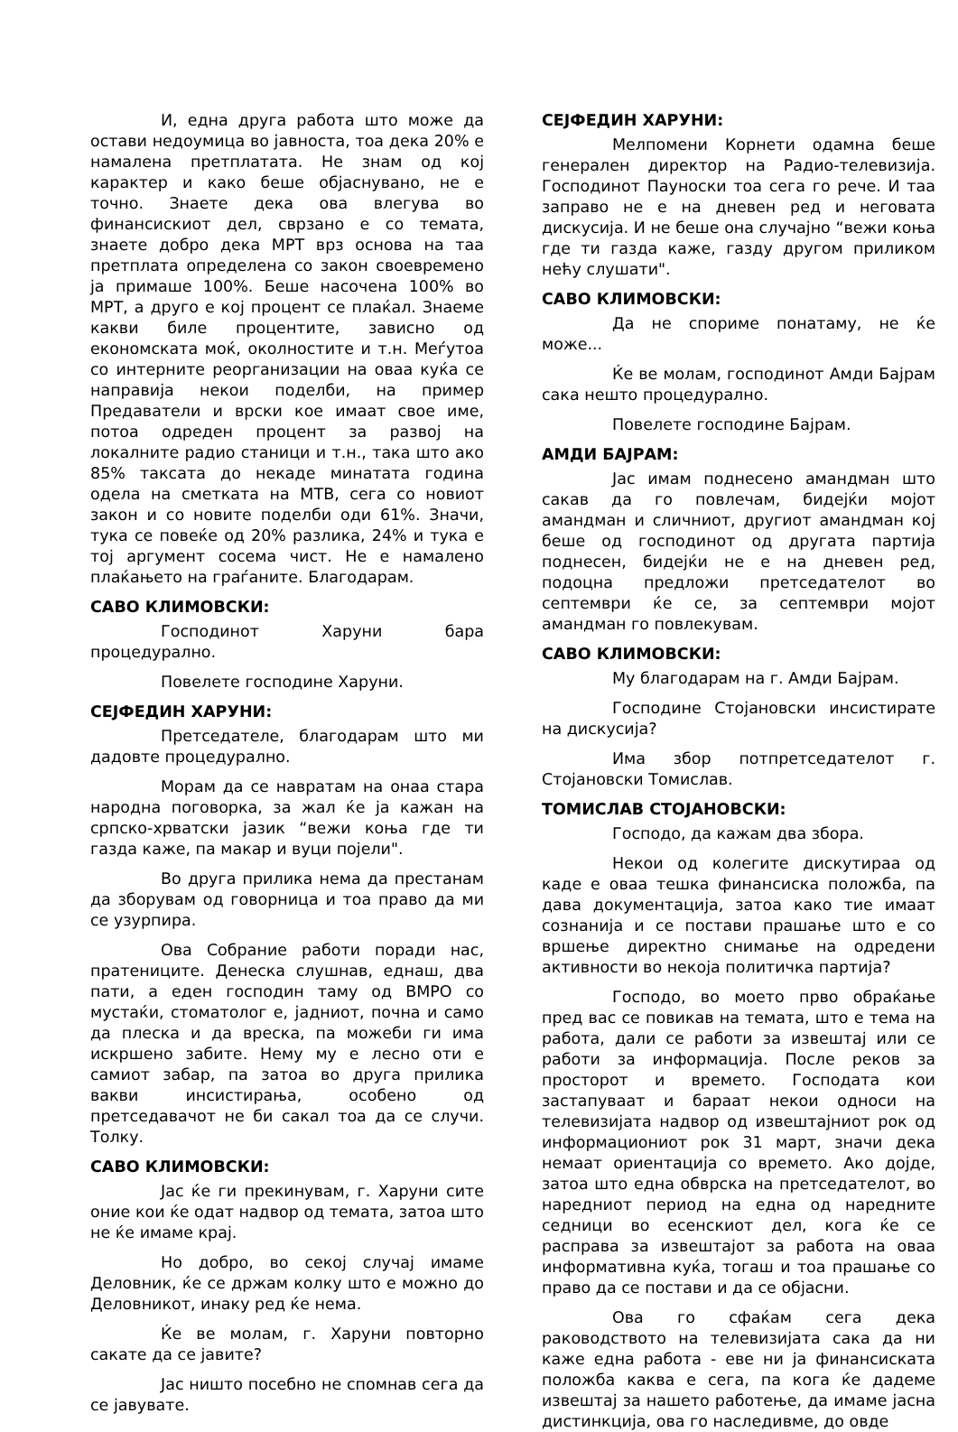И, една друга работа што може да остави недоумица во јавноста, тоа дека 20% е намалена претплатата. Не знам од кој карактер и како беше објаснувано, не е точно. Знаете дека ова влегува во финансискиот дел, сврзано е со темата, знаете добро дека МРТ врз основа на таа претплата определена со закон своевремено ја примаше 100%. Беше насочена 100% во МРТ, а друго е кој процент се плаќал. Знаеме какви биле процентите, зависно од економската моќ, околностите и т.н. Меѓутоа со интерните реорганизации на оваа куќа се направија некои поделби, на пример Предаватели и врски кое имаат свое име, потоа одреден процент за развој на локалните радио станици и т.н., така што ако 85% таксата до некаде минатата година одела на сметката на МТВ, сега со новиот закон и со новите поделби оди 61%. Значи, тука се повеќе од 20% разлика, 24% и тука е тој аргумент сосема чист. Не е намалено плаќањето на граѓаните. Благодарам.
САВО КЛИМОВСКИ:
Господинот Харуни бара процедурално.
Повелете господине Харуни.
СЕЈФЕДИН ХАРУНИ:
Претседателе, благодарам што ми дадовте процедурално.
Морам да се навратам на онаа стара народна поговорка, за жал ќе ја кажан на српско-хрватски јазик “вежи коња где ти газда каже, па макар и вуци појели".
Во друга прилика нема да престанам да зборувам од говорница и тоа право да ми се узурпира.
Ова Собрание работи поради нас, пратениците. Денеска слушнав, еднаш, два пати, а еден господин таму од ВМРО со мустаќи, стоматолог е, јадниот, почна и само да плеска и да вреска, па можеби ги има искршено забите. Нему му е лесно оти е самиот забар, па затоа во друга прилика вакви инсистирања, особено од претседавачот не би сакал тоа да се случи. Толку.
САВО КЛИМОВСКИ:
Јас ќе ги прекинувам, г. Харуни сите оние кои ќе одат надвор од темата, затоа што не ќе имаме крај.
Но добро, во секој случај имаме Деловник, ќе се држам колку што е можно до Деловникот, инаку ред ќе нема.
Ќе ве молам, г. Харуни повторно сакате да се јавите?
Јас ништо посебно не спомнав сега да се јавувате.
СЕЈФЕДИН ХАРУНИ:
Мелпомени Корнети одамна беше генерален директор на Радио-телевизија. Господинот Пауноски тоа сега го рече. И таа заправо не е на дневен ред и неговата дискусија. И не беше она случајно “вежи коња где ти газда каже, газду другом приликом нећу слушати".
САВО КЛИМОВСКИ:
Да не спориме понатаму, не ќе може...
Ќе ве молам, господинот Амди Бајрам сака нешто процедурално.
Повелете господине Бајрам.
АМДИ БАЈРАМ:
Јас имам поднесено амандман што сакав да го повлечам, бидејќи мојот амандман и сличниот, другиот амандман кој беше од господинот од другата партија поднесен, бидејќи не е на дневен ред, подоцна предложи претседателот во септември ќе се, за септември мојот амандман го повлекувам.
САВО КЛИМОВСКИ:
Му благодарам на г. Амди Бајрам.
Господине Стојановски инсистирате на дискусија?
Има збор потпретседателот г. Стојановски Томислав.
ТОМИСЛАВ СТОЈАНОВСКИ:
Господо, да кажам два збора.
Некои од колегите дискутираа од каде е оваа тешка финансиска положба, па дава документација, затоа како тие имаат сознанија и се постави прашање што е со вршење директно снимање на одредени активности во некоја политичка партија?
Господо, во моето прво обраќање пред вас се повикав на темата, што е тема на работа, дали се работи за извештај или се работи за информација. После реков за просторот и времето. Господата кои застапуваат и бараат некои односи на телевизијата надвор од извештајниот рок од информациониот рок 31 март, значи дека немаат ориентација со времето. Ако дојде, затоа што една обврска на претседателот, во наредниот период на една од наредните седници во есенскиот дел, кога ќе се расправа за извештајот за работа на оваа информативна куќа, тогаш и тоа прашање со право да се постави и да се објасни.
Ова го сфаќам сега дека раководството на телевизијата сака да ни каже една работа - еве ни ја финансиската положба каква е сега, па кога ќе дадеме извештај за нашето работење, да имаме јасна дистинкција, ова го наследивме, до овде